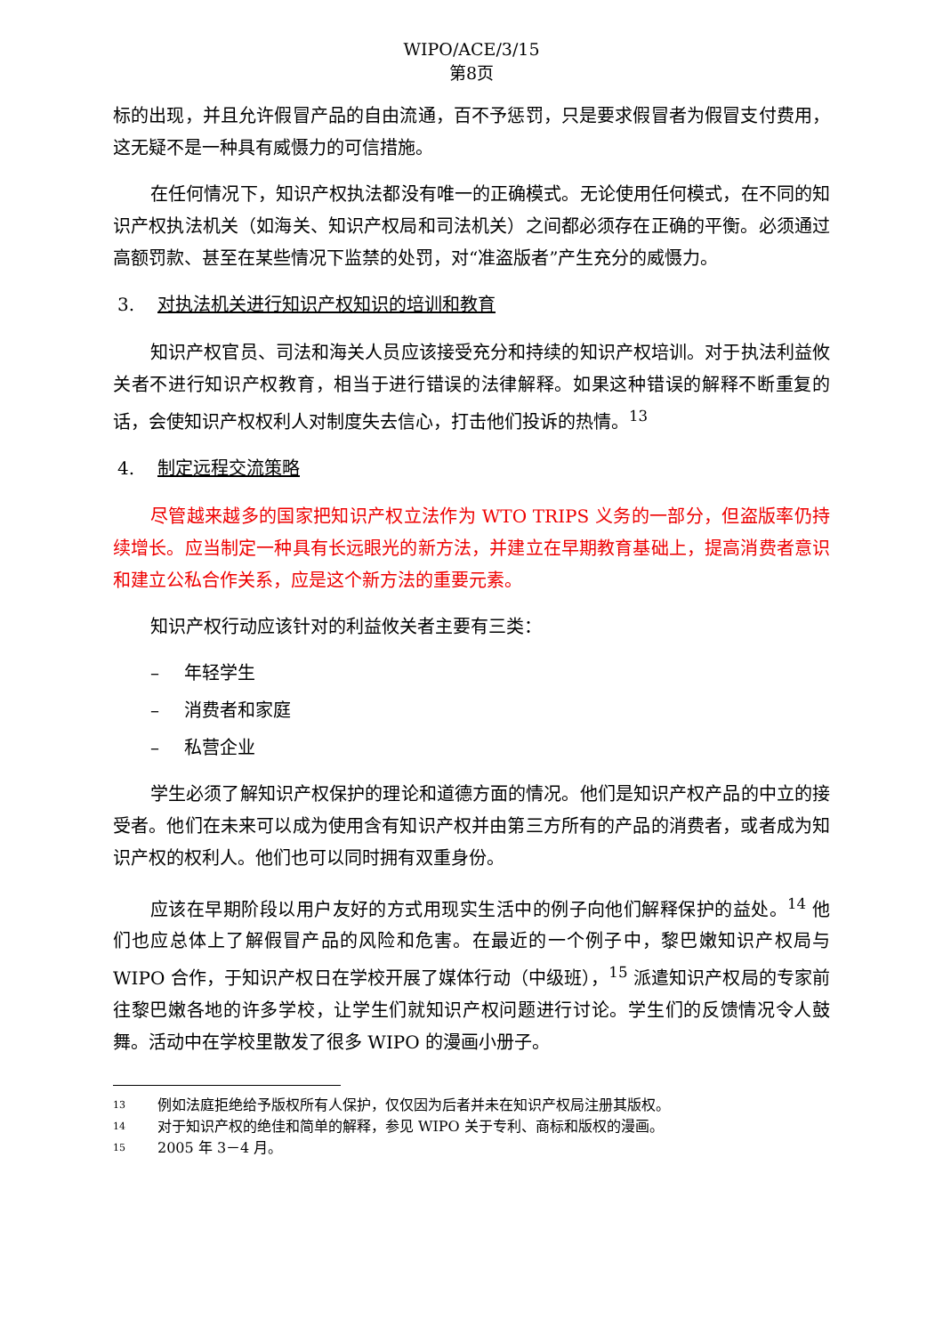WIPO/ACE/3/15
第8页
标的出现，并且允许假冒产品的自由流通，百不予惩罚，只是要求假冒者为假冒支付费用，这无疑不是一种具有威慑力的可信措施。
在任何情况下，知识产权执法都没有唯一的正确模式。无论使用任何模式，在不同的知识产权执法机关（如海关、知识产权局和司法机关）之间都必须存在正确的平衡。必须通过高额罚款、甚至在某些情况下监禁的处罚，对“准盗版者”产生充分的威慑力。
3. 对执法机关进行知识产权知识的培训和教育
知识产权官员、司法和海关人员应该接受充分和持续的知识产权培训。对于执法利益攸关者不进行知识产权教育，相当于进行错误的法律解释。如果这种错误的解释不断重复的话，会使知识产权权利人对制度失去信心，打击他们投诉的热情。<sup>13</sup>
4. 制定远程交流策略
尽管越来越多的国家把知识产权立法作为 WTO TRIPS 义务的一部分，但盗版率仍持续增长。应当制定一种具有长远眼光的新方法，并建立在早期教育基础上，提高消费者意识和建立公私合作关系，应是这个新方法的重要元素。
知识产权行动应该针对的利益攸关者主要有三类：
– 年轻学生
– 消费者和家庭
– 私营企业
学生必须了解知识产权保护的理论和道德方面的情况。他们是知识产权产品的中立的接受者。他们在未来可以成为使用含有知识产权并由第三方所有的产品的消费者，或者成为知识产权的权利人。他们也可以同时拥有双重身份。
应该在早期阶段以用户友好的方式用现实生活中的例子向他们解释保护的益处。<sup>14</sup> 他们也应总体上了解假冒产品的风险和危害。在最近的一个例子中，黎巴嫩知识产权局与 WIPO 合作，于知识产权日在学校开展了媒体行动（中级班），<sup>15</sup> 派遣知识产权局的专家前往黎巴嫩各地的许多学校，让学生们就知识产权问题进行讨论。学生们的反馈情况令人鼓舞。活动中在学校里散发了很多 WIPO 的漫画小册子。
<sup>13</sup> 例如法庭拒绝给予版权所有人保护，仅仅因为后者并未在知识产权局注册其版权。
<sup>14</sup> 对于知识产权的绝佳和简单的解释，参见 WIPO 关于专利、商标和版权的漫画。
<sup>15</sup> 2005 年 3－4 月。